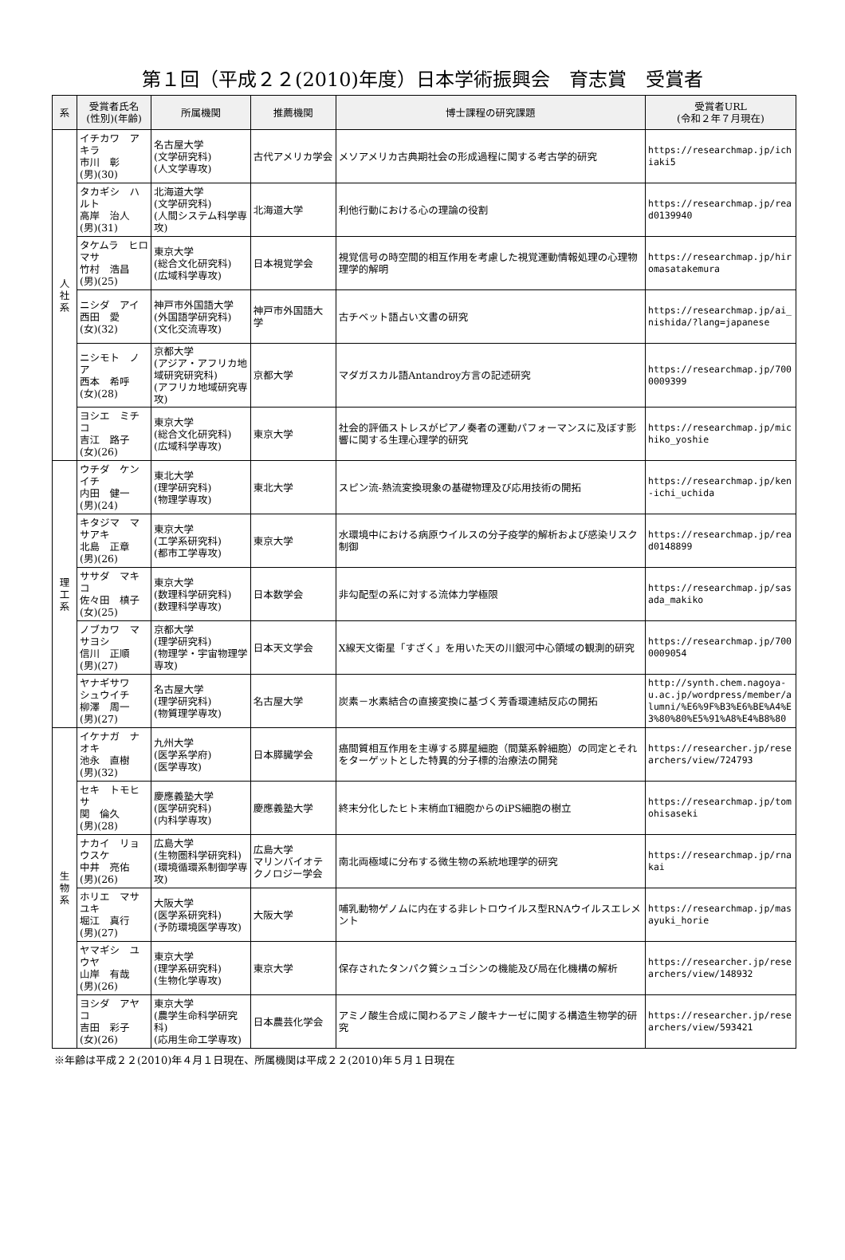第１回（平成２２(2010)年度）日本学術振興会　育志賞　受賞者
| 系 | 受賞者氏名 (性別)(年齢) | 所属機関 | 推薦機関 | 博士課程の研究課題 | 受賞者URL (令和２年７月現在) |
| --- | --- | --- | --- | --- | --- |
| 人 社 系 | イチカワ アキラ 市川 彰 (男)(30) | 名古屋大学 (文学研究科) (人文学専攻) | 古代アメリカ学会 | メソアメリカ古典期社会の形成過程に関する考古学的研究 | https://researchmap.jp/ichiaki5 |
| | タカギシ ハルト 高岸 治人 (男)(31) | 北海道大学 (文学研究科) (人間システム科学専攻) | 北海道大学 | 利他行動における心の理論の役割 | https://researchmap.jp/read0139940 |
| | タケムラ ヒロマサ 竹村 浩昌 (男)(25) | 東京大学 (総合文化研究科) (広域科学専攻) | 日本視覚学会 | 視覚信号の時空間的相互作用を考慮した視覚運動情報処理の心理物理学的解明 | https://researchmap.jp/hiromasatakemura |
| | ニシダ アイ 西田 愛 (女)(32) | 神戸市外国語大学 (外国語学研究科) (文化交流専攻) | 神戸市外国語大学 | 古チベット語占い文書の研究 | https://researchmap.jp/ai_nishida/?lang=japanese |
| | ニシモト ノア 西本 希呼 (女)(28) | 京都大学 (アジア・アフリカ地域研究研究科) (アフリカ地域研究専攻) | 京都大学 | マダガスカル語Antandroy方言の記述研究 | https://researchmap.jp/7000009399 |
| | ヨシエ ミチコ 吉江 路子 (女)(26) | 東京大学 (総合文化研究科) (広域科学専攻) | 東京大学 | 社会的評価ストレスがピアノ奏者の運動パフォーマンスに及ぼす影響に関する生理心理学的研究 | https://researchmap.jp/michiko_yoshie |
| 理 工 系 | ウチダ ケンイチ 内田 健一 (男)(24) | 東北大学 (理学研究科) (物理学専攻) | 東北大学 | スピン流-熱流変換現象の基礎物理及び応用技術の開拓 | https://researchmap.jp/ken-ichi_uchida |
| | キタジマ マサアキ 北島 正章 (男)(26) | 東京大学 (工学系研究科) (都市工学専攻) | 東京大学 | 水環境中における病原ウイルスの分子疫学的解析および感染リスク制御 | https://researchmap.jp/read0148899 |
| | ササダ マキコ 佐々田 槙子 (女)(25) | 東京大学 (数理科学研究科) (数理科学専攻) | 日本数学会 | 非勾配型の系に対する流体力学極限 | https://researchmap.jp/sasada_makiko |
| | ノブカワ マサヨシ 信川 正順 (男)(27) | 京都大学 (理学研究科) (物理学・宇宙物理学専攻) | 日本天文学会 | X線天文衛星「すざく」を用いた天の川銀河中心領域の観測的研究 | https://researchmap.jp/7000009054 |
| | ヤナギサワ シュウイチ 柳澤 周一 (男)(27) | 名古屋大学 (理学研究科) (物質理学専攻) | 名古屋大学 | 炭素－水素結合の直接変換に基づく芳香環連結反応の開拓 | http://synth.chem.nagoya-u.ac.jp/wordpress/member/alumni/%E6%9F%B3%E6%BE%A4%E3%80%80%E5%91%A8%E4%B8%80 |
| 生 物 系 | イケナガ ナオキ 池永 直樹 (男)(32) | 九州大学 (医学系学府) (医学専攻) | 日本膵臓学会 | 癌間質相互作用を主導する膵星細胞（間葉系幹細胞）の同定とそれをターゲットとした特異的分子標的治療法の開発 | https://researcher.jp/researchers/view/724793 |
| | セキ トモヒサ 関 倫久 (男)(28) | 慶應義塾大学 (医学研究科) (内科学専攻) | 慶應義塾大学 | 終末分化したヒト末梢血T細胞からのiPS細胞の樹立 | https://researchmap.jp/tomohisaseki |
| | ナカイ リョウスケ 中井 亮佑 (男)(26) | 広島大学 (生物圏科学研究科) (環境循環系制御学専攻) | 広島大学 マリンバイオテクノロジー学会 | 南北両極域に分布する微生物の系統地理学的研究 | https://researchmap.jp/rnakai |
| | ホリエ マサユキ 堀江 真行 (男)(27) | 大阪大学 (医学系研究科) (予防環境医学専攻) | 大阪大学 | 哺乳動物ゲノムに内在する非レトロウイルス型RNAウイルスエレメント | https://researchmap.jp/masayuki_horie |
| | ヤマギシ ユウヤ 山岸 有哉 (男)(26) | 東京大学 (理学系研究科) (生物化学専攻) | 東京大学 | 保存されたタンパク質シュゴシンの機能及び局在化機構の解析 | https://researcher.jp/researchers/view/148932 |
| | ヨシダ アヤコ 吉田 彩子 (女)(26) | 東京大学 (農学生命科学研究科) (応用生命工学専攻) | 日本農芸化学会 | アミノ酸生合成に関わるアミノ酸キナーゼに関する構造生物学的研究 | https://researcher.jp/researchers/view/593421 |
※年齢は平成２２(2010)年４月１日現在、所属機関は平成２２(2010)年５月１日現在